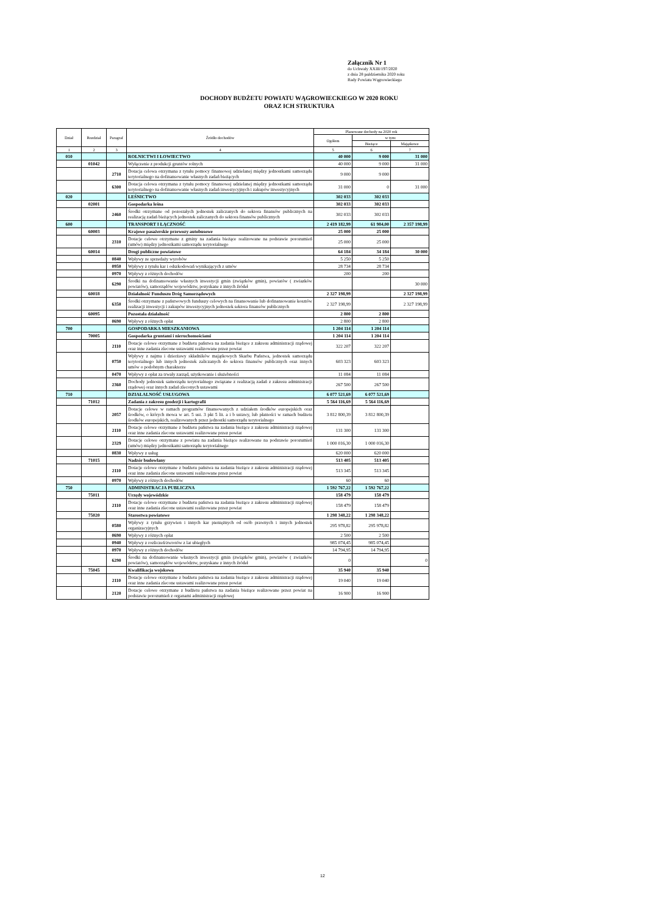Załącznik Nr 1
do Uchwały XXIII/197/2020
z dnia 28 października 2020 roku
Rady Powiatu Wągrowieckiego
DOCHODY BUDŻETU POWIATU WĄGROWIECKIEGO W 2020 ROKU
ORAZ ICH STRUKTURA
| Dział | Rozdział | Paragraf | Źródło dochodów | Planowane dochody na 2020 rok | | |
| --- | --- | --- | --- | --- | --- | --- |
| | | | | Ogółem | w tym: | |
| | | | | | Bieżące | Majątkowe |
| 1 | 2 | 3 | 4 | 5 | 6 | 7 |
| 010 | | | ROLNICTWI I ŁOWIECTWO | 40 000 | 9 000 | 31 000 |
| | 01042 | | Wyłączenie z produkcji gruntów rolnych | 40 000 | 9 000 | 31 000 |
| | | 2710 | Dotacja celowa otrzymana z tytułu pomocy finansowej udzielanej między jednostkami samorządu terytorialnego na dofinansowanie własnych zadań bieżących | 9 000 | 9 000 | |
| | | 6300 | Dotacja celowa otrzymana z tytułu pomocy finansowej udzielanej między jednostkami samorządu terytorialnego na dofinansowanie własnych zadań inwestycyjnych i zakupów inwestycyjnych | 31 000 | 0 | 31 000 |
| 020 | | | LEŚNICTWO | 302 033 | 302 033 | |
| | 02001 | | Gospodarka leśna | 302 033 | 302 033 | |
| | | 2460 | Środki otrzymane od pozostałych jednostek zaliczanych do sektora finansów publicznych na realizację zadań bieżących jednostek zaliczanych do sektora finansów publicznych | 302 033 | 302 033 | |
| 600 | | | TRANSPORT I ŁĄCZNOŚĆ | 2 419 182,99 | 61 984,00 | 2 357 198,99 |
| | 60003 | | Krajowe pasażerskie przewozy autobusowe | 25 000 | 25 000 | |
| | | 2310 | Dotacje celowe otrzymane z gminy na zadania bieżące realizowane na podstawie porozumień (umów) między jednostkami samorządu terytorialnego | 25 000 | 25 000 | |
| | 60014 | | Drogi publiczne powiatowe | 64 184 | 34 184 | 30 000 |
| | | 0840 | Wpływy ze sprzedaży wyrobów | 5 250 | 5 250 | |
| | | 0950 | Wpływy z tytułu kar i odszkodowań wynikających z umów | 28 734 | 28 734 | |
| | | 0970 | Wpływy z różnych dochodów | 200 | 200 | |
| | | 6290 | Środki na dofinansowanie własnych inwestycji gmin (związków gmin), powiatów ( zwiazków powiatów), samorządów województw, pozyskane z innych źródeł | | | 30 000 |
| | 60018 | | Działalność Funduszu Dróg Samorządowych | 2 327 198,99 | | 2 327 198,99 |
| | | 6350 | Środki otrzymane z państwowych funduszy celowych na finansowanie lub dofinansowanie kosztów realizacji inwestycji i zakupów inwestycyjnych jednostek sektora finansów publicznych | 2 327 198,99 | | 2 327 198,99 |
| | 60095 | | Pozostała działalność | 2 800 | 2 800 | |
| | | 0690 | Wpływy z różnych opłat | 2 800 | 2 800 | |
| 700 | | | GOSPODARKA MIESZKANIOWA | 1 204 114 | 1 204 114 | |
| | 70005 | | Gospodarka gruntami i nieruchomościami | 1 204 114 | 1 204 114 | |
| | | 2110 | Dotacje celowe otrzymane z budżetu państwa na zadania bieżące z zakresu administracji rządowej oraz inne zadania zlecone ustawami realizowane przez powiat | 322 207 | 322 207 | |
| | | 0750 | Wpływy z najmu i dzierżawy składników majątkowych Skarbu Państwa, jednostek samorządu terytorialnego lub innych jednostek zaliczanych do sektora finansów publicznych oraz innych umów o podobnym charakterze | 603 323 | 603 323 | |
| | | 0470 | Wpływy z opłat za trwały zarząd, użytkowanie i służebności | 11 084 | 11 084 | |
| | | 2360 | Dochody jednostek samorządu terytorialnego związane z realizacją zadań z zakresu administracji rządowej oraz innych zadań zleconych ustawami | 267 500 | 267 500 | |
| 710 | | | DZIAŁALNOŚĆ USŁUGOWA | 6 077 521,69 | 6 077 521,69 | |
| | 71012 | | Zadania z zakresu geodezji i kartografii | 5 564 116,69 | 5 564 116,69 | |
| | | 2057 | Dotacje celowe w ramach programów finansowanych z udziałem środków europejskich oraz środków, o których mowa w art. 5 ust. 3 pkt 5 lit. a i b ustawy, lub płatności w ramach budżetu środków europejskich, realizowanych przez jednostki samorządu terytorialnego | 3 812 800,39 | 3 812 800,39 | |
| | | 2110 | Dotacje celowe otrzymane z budżetu państwa na zadania bieżące z zakresu administracji rządowej oraz inne zadania zlecone ustawami realizowane przez powiat | 131 300 | 131 300 | |
| | | 2329 | Dotacje celowe otrzymane z powiatu na zadania bieżące realizowane na podstawie porozumień (umów) między jednostkami samorządu terytorialnego | 1 000 016,30 | 1 000 016,30 | |
| | | 0830 | Wpływy z usług | 620 000 | 620 000 | |
| | 71015 | | Nadzór budowlany | 513 405 | 513 405 | |
| | | 2110 | Dotacje celowe otrzymane z budżetu państwa na zadania bieżące z zakresu administracji rządowej oraz inne zadania zlecone ustawami realizowane przez powiat | 513 345 | 513 345 | |
| | | 0970 | Wpływy z różnych dochodów | 60 | 60 | |
| 750 | | | ADMINISTRACJA PUBLICZNA | 1 592 767,22 | 1 592 767,22 | |
| | 75011 | | Urzędy wojewódzkie | 158 479 | 158 479 | |
| | | 2110 | Dotacje celowe otrzymane z budżetu państwa na zadania bieżące z zakresu administracji rządowej oraz inne zadania zlecone ustawami realizowane przez powiat | 158 479 | 158 479 | |
| | 75020 | | Starostwa powiatowe | 1 298 348,22 | 1 298 348,22 | |
| | | 0580 | Wpływy z tytułu grzywien i innych kar pieniężnych od osób prawnych i innych jednostek organizacyjnych | 295 978,82 | 295 978,82 | |
| | | 0690 | Wpływy z różnych opłat | 2 500 | 2 500 | |
| | | 0940 | Wpływy z rozliczeń/zwrotów z lat ubiegłych | 985 074,45 | 985 074,45 | |
| | | 0970 | Wpływy z różnych dochodów | 14 794,95 | 14 794,95 | |
| | | 6290 | Środki na dofinansowanie własnych inwestycji gmin (związków gmin), powiatów ( zwiazków powiatów), samorządów województw, pozyskane z innych źródeł | 0 | | 0 |
| | 75045 | | Kwalifikacja wojskowa | 35 940 | 35 940 | |
| | | 2110 | Dotacje celowe otrzymane z budżetu państwa na zadania bieżące z zakresu administracji rządowej oraz inne zadania zlecone ustawami realizowane przez powiat | 19 040 | 19 040 | |
| | | 2120 | Dotacje celowe otrzymane z budżetu państwa na zadania bieżące realizowane przez powiat na podstawie porozumień z organami administracji rządowej | 16 900 | 16 900 | |
12